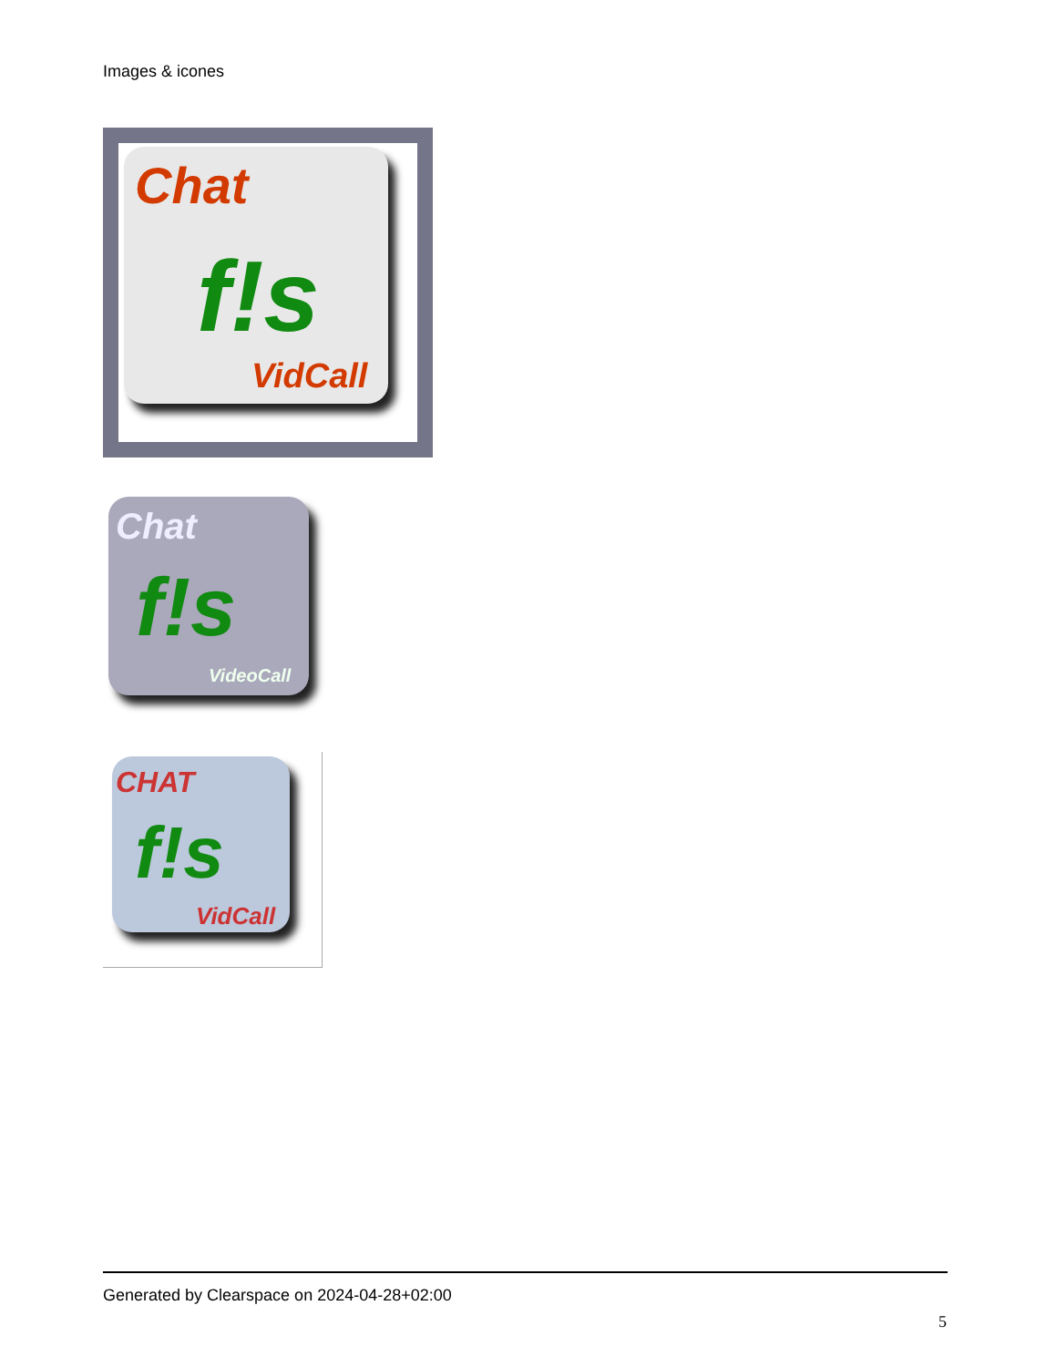Images & icones
Chat
f!s
VidCall
Chat
f!s
VideoCall
CHAT
f!s
VidCall
Generated by Clearspace on 2024-04-28+02:00
5